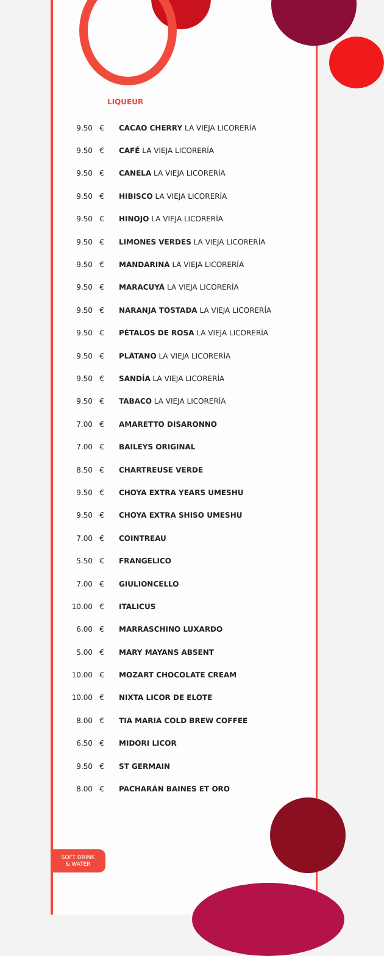LIQUEUR
| 9.50 | € | CACAO CHERRY LA VIEJA LICORERÍA |
| 9.50 | € | CAFÉ LA VIEJA LICORERÍA |
| 9.50 | € | CANELA LA VIEJA LICORERÍA |
| 9.50 | € | HIBISCO LA VIEJA LICORERÍA |
| 9.50 | € | HINOJO LA VIEJA LICORERÍA |
| 9.50 | € | LIMONES VERDES LA VIEJA LICORERÍA |
| 9.50 | € | MANDARINA LA VIEJA LICORERÍA |
| 9.50 | € | MARACUYÁ LA VIEJA LICORERÍA |
| 9.50 | € | NARANJA TOSTADA LA VIEJA LICORERÍA |
| 9.50 | € | PÉTALOS DE ROSA LA VIEJA LICORERÍA |
| 9.50 | € | PLÁTANO LA VIEJA LICORERÍA |
| 9.50 | € | SANDÍA LA VIEJA LICORERÍA |
| 9.50 | € | TABACO LA VIEJA LICORERÍA |
| 7.00 | € | AMARETTO DISARONNO |
| 7.00 | € | BAILEYS ORIGINAL |
| 8.50 | € | CHARTREUSE VERDE |
| 9.50 | € | CHOYA EXTRA YEARS UMESHU |
| 9.50 | € | CHOYA EXTRA SHISO UMESHU |
| 7.00 | € | COINTREAU |
| 5.50 | € | FRANGELICO |
| 7.00 | € | GIULIONCELLO |
| 10.00 | € | ITALICUS |
| 6.00 | € | MARRASCHINO LUXARDO |
| 5.00 | € | MARY MAYANS ABSENT |
| 10.00 | € | MOZART CHOCOLATE CREAM |
| 10.00 | € | NIXTA LICOR DE ELOTE |
| 8.00 | € | TIA MARIA COLD BREW COFFEE |
| 6.50 | € | MIDORI LICOR |
| 9.50 | € | ST GERMAIN |
| 8.00 | € | PACHARÁN BAINES ET ORO |
SOFT DRINK
& WATER